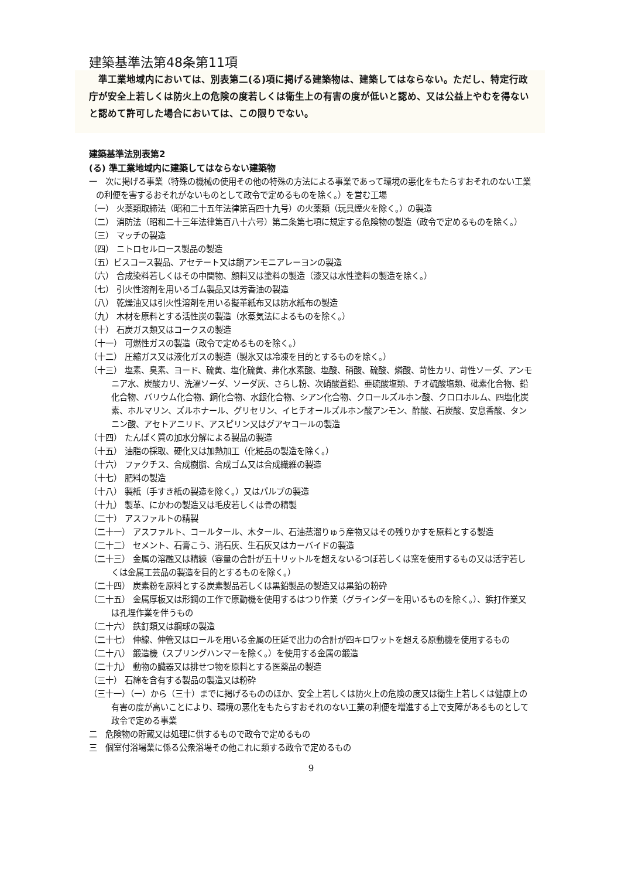建築基準法第48条第11項
　準工業地域内においては、別表第二(る)項に掲げる建築物は、建築してはならない。ただし、特定行政庁が安全上若しくは防火上の危険の度若しくは衛生上の有害の度が低いと認め、又は公益上やむを得ないと認めて許可した場合においては、この限りでない。
建築基準法別表第2
(る) 準工業地域内に建築してはならない建築物
一　次に掲げる事業（特殊の機械の使用その他の特殊の方法による事業であって環境の悪化をもたらすおそれのない工業の利便を害するおそれがないものとして政令で定めるものを除く。）を営む工場
（一） 火薬類取締法（昭和二十五年法律第百四十九号）の火薬類（玩具煙火を除く。）の製造
（二） 消防法（昭和二十三年法律第百八十六号）第二条第七項に規定する危険物の製造（政令で定めるものを除く。）
（三） マッチの製造
（四） ニトロセルロース製品の製造
（五）ビスコース製品、アセテート又は銅アンモニアレーヨンの製造
（六） 合成染料若しくはその中間物、顔料又は塗料の製造（漆又は水性塗料の製造を除く。）
（七） 引火性溶剤を用いるゴム製品又は芳香油の製造
（八） 乾燥油又は引火性溶剤を用いる擬革紙布又は防水紙布の製造
（九） 木材を原料とする活性炭の製造（水蒸気法によるものを除く。）
（十） 石炭ガス類又はコークスの製造
（十一） 可燃性ガスの製造（政令で定めるものを除く。）
（十二） 圧縮ガス又は液化ガスの製造（製氷又は冷凍を目的とするものを除く。）
（十三） 塩素、臭素、ヨード、硫黄、塩化硫黄、弗化水素酸、塩酸、硝酸、硫酸、燐酸、苛性カリ、苛性ソーダ、アンモニア水、炭酸カリ、洗濯ソーダ、ソーダ灰、さらし粉、次硝酸蒼鉛、亜硫酸塩類、チオ硫酸塩類、砒素化合物、鉛化合物、バリウム化合物、銅化合物、水銀化合物、シアン化合物、クロールズルホン酸、クロロホルム、四塩化炭素、ホルマリン、ズルホナール、グリセリン、イヒチオールズルホン酸アンモン、酢酸、石炭酸、安息香酸、タンニン酸、アセトアニリド、アスピリン又はグアヤコールの製造
（十四） たんぱく質の加水分解による製品の製造
（十五） 油脂の採取、硬化又は加熱加工（化粧品の製造を除く。）
（十六） ファクチス、合成樹脂、合成ゴム又は合成繊維の製造
（十七） 肥料の製造
（十八） 製紙（手すき紙の製造を除く。）又はパルプの製造
（十九） 製革、にかわの製造又は毛皮若しくは骨の精製
（二十） アスファルトの精製
（二十一） アスファルト、コールタール、木タール、石油蒸溜りゅう産物又はその残りかすを原料とする製造
（二十二） セメント、石膏こう、消石灰、生石灰又はカーバイドの製造
（二十三） 金属の溶融又は精練（容量の合計が五十リットルを超えないるつぼ若しくは窯を使用するもの又は活字若しくは金属工芸品の製造を目的とするものを除く。）
（二十四） 炭素粉を原料とする炭素製品若しくは黒鉛製品の製造又は黒鉛の粉砕
（二十五） 金属厚板又は形鋼の工作で原動機を使用するはつり作業（グラインダーを用いるものを除く。）、鋲打作業又は孔埋作業を伴うもの
（二十六） 鉄釘類又は鋼球の製造
（二十七） 伸線、伸管又はロールを用いる金属の圧延で出力の合計が四キロワットを超える原動機を使用するもの
（二十八） 鍛造機（スプリングハンマーを除く。）を使用する金属の鍛造
（二十九） 動物の臓器又は排せつ物を原料とする医薬品の製造
（三十） 石綿を含有する製品の製造又は粉砕
（三十一）（一）から（三十）までに掲げるもののほか、安全上若しくは防火上の危険の度又は衛生上若しくは健康上の有害の度が高いことにより、環境の悪化をもたらすおそれのない工業の利便を増進する上で支障があるものとして政令で定める事業
二　危険物の貯蔵又は処理に供するもので政令で定めるもの
三　個室付浴場業に係る公衆浴場その他これに類する政令で定めるもの
9